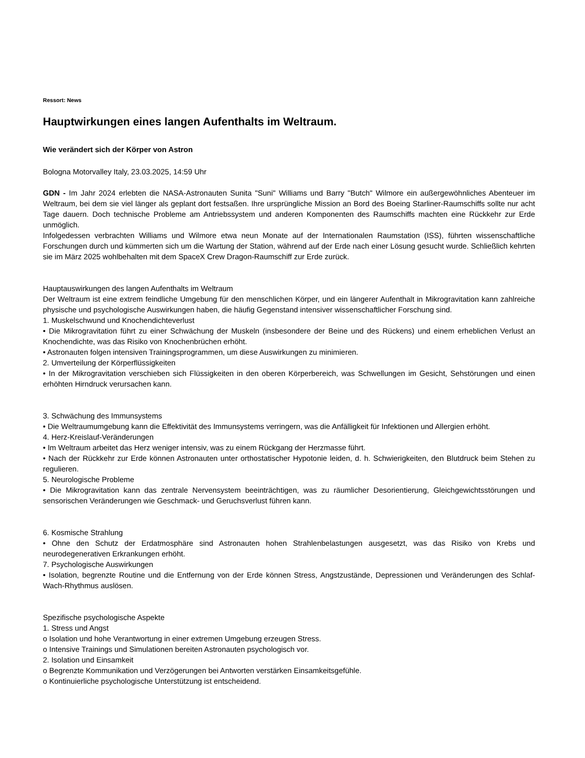Ressort: News
Hauptwirkungen eines langen Aufenthalts im Weltraum.
Wie verändert sich der Körper von Astron
Bologna Motorvalley Italy, 23.03.2025, 14:59 Uhr
GDN - Im Jahr 2024 erlebten die NASA-Astronauten Sunita "Suni" Williams und Barry "Butch" Wilmore ein außergewöhnliches Abenteuer im Weltraum, bei dem sie viel länger als geplant dort festsaßen. Ihre ursprüngliche Mission an Bord des Boeing Starliner-Raumschiffs sollte nur acht Tage dauern. Doch technische Probleme am Antriebssystem und anderen Komponenten des Raumschiffs machten eine Rückkehr zur Erde unmöglich.
Infolgedessen verbrachten Williams und Wilmore etwa neun Monate auf der Internationalen Raumstation (ISS), führten wissenschaftliche Forschungen durch und kümmerten sich um die Wartung der Station, während auf der Erde nach einer Lösung gesucht wurde. Schließlich kehrten sie im März 2025 wohlbehalten mit dem SpaceX Crew Dragon-Raumschiff zur Erde zurück.
Hauptauswirkungen des langen Aufenthalts im Weltraum
Der Weltraum ist eine extrem feindliche Umgebung für den menschlichen Körper, und ein längerer Aufenthalt in Mikrogravitation kann zahlreiche physische und psychologische Auswirkungen haben, die häufig Gegenstand intensiver wissenschaftlicher Forschung sind.
1. Muskelschwund und Knochendichteverlust
• Die Mikrogravitation führt zu einer Schwächung der Muskeln (insbesondere der Beine und des Rückens) und einem erheblichen Verlust an Knochendichte, was das Risiko von Knochenbrüchen erhöht.
• Astronauten folgen intensiven Trainingsprogrammen, um diese Auswirkungen zu minimieren.
2. Umverteilung der Körperflüssigkeiten
• In der Mikrogravitation verschieben sich Flüssigkeiten in den oberen Körperbereich, was Schwellungen im Gesicht, Sehstörungen und einen erhöhten Hirndruck verursachen kann.
3. Schwächung des Immunsystems
• Die Weltraumumgebung kann die Effektivität des Immunsystems verringern, was die Anfälligkeit für Infektionen und Allergien erhöht.
4. Herz-Kreislauf-Veränderungen
• Im Weltraum arbeitet das Herz weniger intensiv, was zu einem Rückgang der Herzmasse führt.
• Nach der Rückkehr zur Erde können Astronauten unter orthostatischer Hypotonie leiden, d. h. Schwierigkeiten, den Blutdruck beim Stehen zu regulieren.
5. Neurologische Probleme
• Die Mikrogravitation kann das zentrale Nervensystem beeinträchtigen, was zu räumlicher Desorientierung, Gleichgewichtsstörungen und sensorischen Veränderungen wie Geschmack- und Geruchsverlust führen kann.
6. Kosmische Strahlung
• Ohne den Schutz der Erdatmosphäre sind Astronauten hohen Strahlenbelastungen ausgesetzt, was das Risiko von Krebs und neurodegenerativen Erkrankungen erhöht.
7. Psychologische Auswirkungen
• Isolation, begrenzte Routine und die Entfernung von der Erde können Stress, Angstzustände, Depressionen und Veränderungen des Schlaf-Wach-Rhythmus auslösen.
Spezifische psychologische Aspekte
1. Stress und Angst
o Isolation und hohe Verantwortung in einer extremen Umgebung erzeugen Stress.
o Intensive Trainings und Simulationen bereiten Astronauten psychologisch vor.
2. Isolation und Einsamkeit
o Begrenzte Kommunikation und Verzögerungen bei Antworten verstärken Einsamkeitsgefühle.
o Kontinuierliche psychologische Unterstützung ist entscheidend.